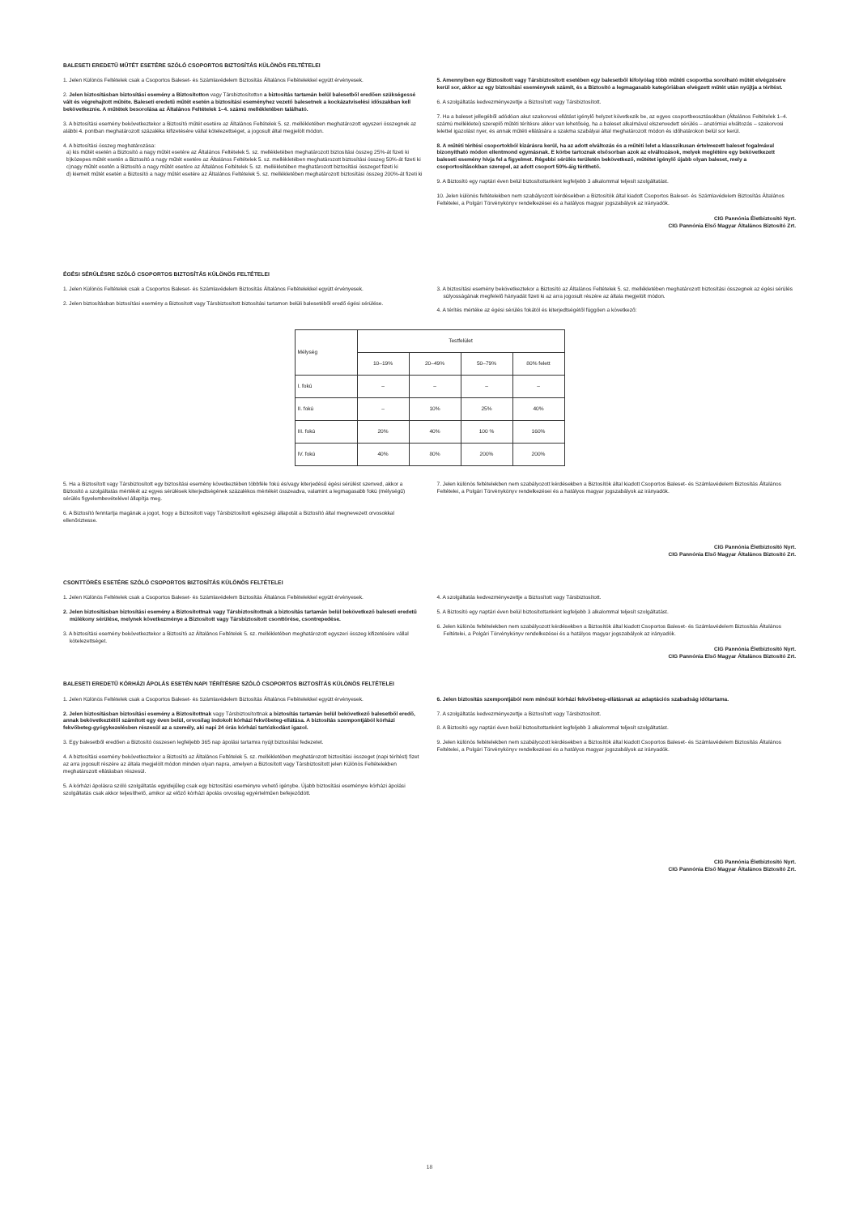BALESETI EREDETŰ MŰTÉT ESETÉRE SZÓLÓ CSOPORTOS BIZTOSÍTÁS KÜLÖNÖS FELTÉTELEI
1. Jelen Különös Feltételek csak a Csoportos Baleset- és Számlavédelem Biztosítás Általános Feltételekkel együtt érvényesek.
2. Jelen biztosításban biztosítási esemény a Biztosítotton vagy Társbiztosítotton a biztosítás tartamán belül balesetből eredően szükségessé vált és végrehajtott műtéte. Baleseti eredetű műtét esetén a biztosítási eseményhez vezető balesetnek a kockázatviselési időszakban kell bekövetkeznie. A műtétek besorolása az Általános Feltételek 1–4. számú mellékletében található.
3. A biztosítási esemény bekövetkeztekor a Biztosító műtét esetére az Általános Feltételek 5. sz. mellékletében meghatározott egyszeri összegnek az alábbi 4. pontban meghatározott százaléka kifizetésére vállal kötelezettséget, a jogosult által megjelölt módon.
4. A biztosítási összeg meghatározása:
a) kis műtét esetén a Biztosító a nagy műtét esetére az Általános Feltételek 5. sz. mellékletében meghatározott biztosítási összeg 25%-át fizeti ki
b)közepes műtét esetén a Biztosító a nagy műtét esetére az Általános Feltételek 5. sz. mellékletében meghatározott biztosítási összeg 50%-át fizeti ki
c)nagy műtét esetén a Biztosító a nagy műtét esetére az Általános Feltételek 5. sz. mellékletében meghatározott biztosítási összeget fizeti ki
d) kiemelt műtét esetén a Biztosító a nagy műtét esetére az Általános Feltételek 5. sz. mellékletében meghatározott biztosítási összeg 200%-át fizeti ki
5. Amennyiben egy Biztosított vagy Társbiztosított esetében egy balesetből kifolyólag több műtéti csoportba sorolható műtét elvégzésére kerül sor, akkor az egy biztosítási eseménynek számít, és a Biztosító a legmagasabb kategóriában elvégzett műtét után nyújtja a térítést.
6. A szolgáltatás kedvezményezettje a Biztosított vagy Társbiztosított.
7. Ha a baleset jellegéből adódóan akut szakorvosi ellátást igénylő helyzet következik be, az egyes csoportbeosztásokban (Általános Feltételek 1–4. számú mellékletei) szereplő műtéti térítésre akkor van lehetőség, ha a baleset alkalmával elszenvedett sérülés – anatómiai elváltozás – szakorvosi lelettel igazolást nyer, és annak műtéti ellátására a szakma szabályai által meghatározott módon és időhatárokon belül sor kerül.
8. A műtéti térítési csoportokból kizárásra kerül, ha az adott elváltozás és a műtéti lelet a klasszikusan értelmezett baleset fogalmával bizonyítható módon ellentmond egymásnak. E körbe tartoznak elsősorban azok az elváltozások, melyek meglétére egy bekövetkezett baleseti esemény hívja fel a figyelmet. Régebbi sérülés területén bekövetkező, műtétet igénylő újabb olyan baleset, mely a csoportosításokban szerepel, az adott csoport 50%-áig téríthető.
9. A Biztosító egy naptári éven belül biztosítottanként legfeljebb 3 alkalommal teljesít szolgáltatást.
10. Jelen különös feltételekben nem szabályozott kérdésekben a Biztosítók által kiadott Csoportos Baleset- és Számlavédelem Biztosítás Általános Feltételei, a Polgári Törvénykönyv rendelkezései és a hatályos magyar jogszabályok az irányadók.
CIG Pannónia Életbiztosító Nyrt.
CIG Pannónia Első Magyar Általános Biztosító Zrt.
ÉGÉSI SÉRÜLÉSRE SZÓLÓ CSOPORTOS BIZTOSÍTÁS KÜLÖNÖS FELTÉTELEI
1. Jelen Különös Feltételek csak a Csoportos Baleset- és Számlavédelem Biztosítás Általános Feltételekkel együtt érvényesek.
2. Jelen biztosításban biztosítási esemény a Biztosított vagy Társbiztosított biztosítási tartamon belüli balesetéből eredő égési sérülése.
3. A biztosítási esemény bekövetkeztekor a Biztosító az Általános Feltételek 5. sz. mellékletében meghatározott biztosítási összegnek az égési sérülés súlyosságának megfelelő hányadát fizeti ki az arra jogosult részére az általa megjelölt módon.
4. A térítés mértéke az égési sérülés fokától és kiterjedtségétől függően a következő:
| Mélység | Testfelület | | | |
| | 10–19% | 20–49% | 50–79% | 80% felett |
| I. fokú | – | – | – | – |
| II. fokú | – | 10% | 25% | 40% |
| III. fokú | 20% | 40% | 100 % | 160% |
| IV. fokú | 40% | 80% | 200% | 200% |
5. Ha a Biztosított vagy Társbiztosított egy biztosítási esemény következtében többféle fokú és/vagy kiterjedésű égési sérülést szenved, akkor a Biztosító a szolgáltatás mértékét az egyes sérülések kiterjedtségének százalékos mértékét összeadva, valamint a legmagasabb fokú (mélységű) sérülés figyelembevételével állapítja meg.
6. A Biztosító fenntartja magának a jogot, hogy a Biztosított vagy Társbiztosított egészségi állapotát a Biztosító által megnevezett orvosokkal ellenőriztesse.
7. Jelen különös feltételekben nem szabályozott kérdésekben a Biztosítók által kiadott Csoportos Baleset- és Számlavédelem Biztosítás Általános Feltételei, a Polgári Törvénykönyv rendelkezései és a hatályos magyar jogszabályok az irányadók.
CIG Pannónia Életbiztosító Nyrt.
CIG Pannónia Első Magyar Általános Biztosító Zrt.
CSONTTÖRÉS ESETÉRE SZÓLÓ CSOPORTOS BIZTOSÍTÁS KÜLÖNÖS FELTÉTELEI
1. Jelen Különös Feltételek csak a Csoportos Baleset- és Számlavédelem Biztosítás Általános Feltételekkel együtt érvényesek.
2. Jelen biztosításban biztosítási esemény a Biztosítottnak vagy Társbiztosítottnak a biztosítás tartamán belül bekövetkező baleseti eredetű múlékony sérülése, melynek következménye a Biztosított vagy Társbiztosított csonttörése, csontrepedése.
3. A biztosítási esemény bekövetkeztekor a Biztosító az Általános Feltételek 5. sz. mellékletében meghatározott egyszeri összeg kifizetésére vállal kötelezettséget.
4. A szolgáltatás kedvezményezettje a Biztosított vagy Társbiztosított.
5. A Biztosító egy naptári éven belül biztosítottanként legfeljebb 3 alkalommal teljesít szolgáltatást.
6. Jelen különös feltételekben nem szabályozott kérdésekben a Biztosítók által kiadott Csoportos Baleset- és Számlavédelem Biztosítás Általános Feltételei, a Polgári Törvénykönyv rendelkezései és a hatályos magyar jogszabályok az irányadók.
CIG Pannónia Életbiztosító Nyrt.
CIG Pannónia Első Magyar Általános Biztosító Zrt.
BALESETI EREDETŰ KÓRHÁZI ÁPOLÁS ESETÉN NAPI TÉRÍTÉSRE SZÓLÓ CSOPORTOS BIZTOSÍTÁS KÜLÖNÖS FELTÉTELEI
1. Jelen Különös Feltételek csak a Csoportos Baleset- és Számlavédelem Biztosítás Általános Feltételekkel együtt érvényesek.
2. Jelen biztosításban biztosítási esemény a Biztosítottnak vagy Társbiztosítottnak a biztosítás tartamán belül bekövetkező balesetből eredő, annak bekövetkeztétől számított egy éven belül, orvosilag indokolt kórházi fekvőbeteg-ellátása. A biztosítás szempontjából kórházi fekvőbeteg-gyógykezelésben részesül az a személy, aki napi 24 órás kórházi tartózkodást igazol.
3. Egy balesetből eredően a Biztosító összesen legfeljebb 365 nap ápolási tartamra nyújt biztosítási fedezetet.
4. A biztosítási esemény bekövetkeztekor a Biztosító az Általános Feltételek 5. sz. mellékletében meghatározott biztosítási összeget (napi térítést) fizet az arra jogosult részére az általa megjelölt módon minden olyan napra, amelyen a Biztosított vagy Társbiztosított jelen Különös Feltételekben meghatározott ellátásban részesül.
5. A kórházi ápolásra szóló szolgáltatás egyidejűleg csak egy biztosítási eseményre vehető igénybe. Újabb biztosítási eseményre kórházi ápolási szolgáltatás csak akkor teljesíthető, amikor az előző kórházi ápolás orvosilag egyértelműen befejeződött.
6. Jelen biztosítás szempontjából nem minősül kórházi fekvőbeteg-ellátásnak az adaptációs szabadság időtartama.
7. A szolgáltatás kedvezményezettje a Biztosított vagy Társbiztosított.
8. A Biztosító egy naptári éven belül biztosítottanként legfeljebb 3 alkalommal teljesít szolgáltatást.
9. Jelen különös feltételekben nem szabályozott kérdésekben a Biztosítók által kiadott Csoportos Baleset- és Számlavédelem Biztosítás Általános Feltételei, a Polgári Törvénykönyv rendelkezései és a hatályos magyar jogszabályok az irányadók.
CIG Pannónia Életbiztosító Nyrt.
CIG Pannónia Első Magyar Általános Biztosító Zrt.
18